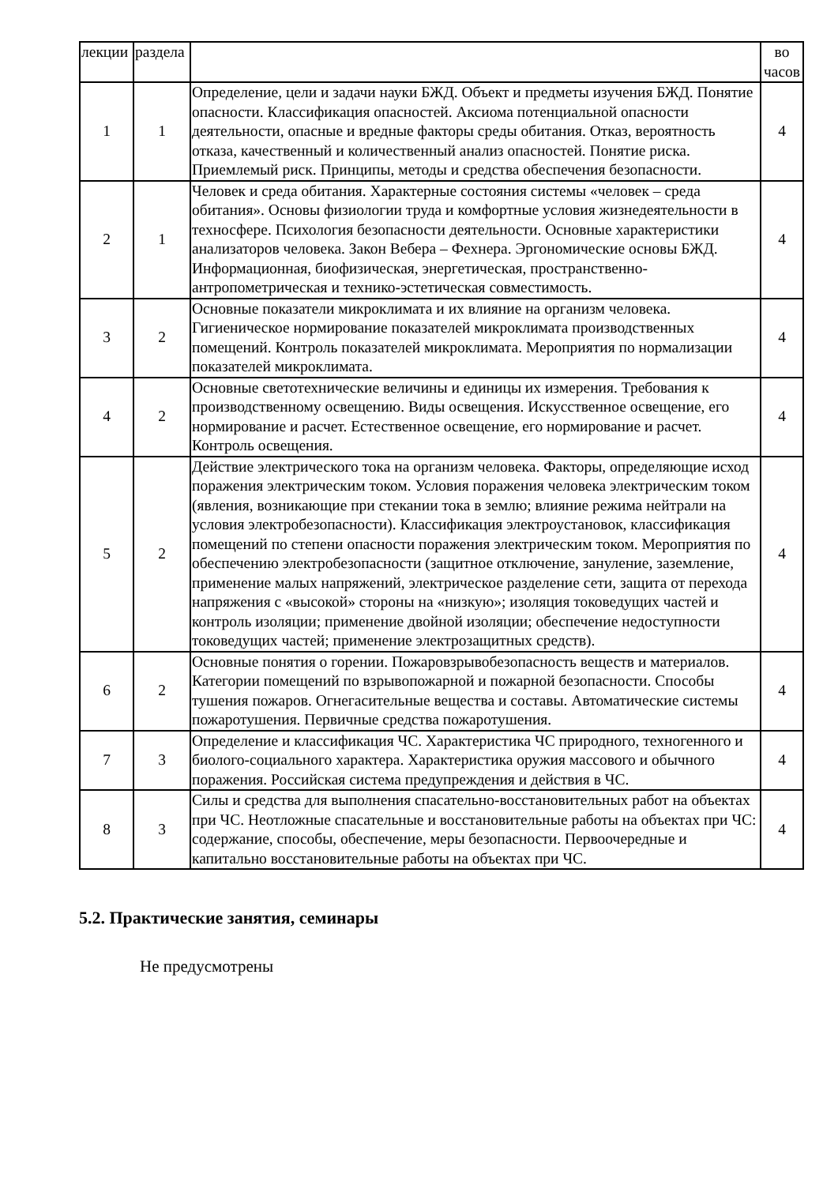| лекции | раздела | | во часов |
| 1 | 1 | Определение, цели и задачи науки БЖД. Объект и предметы изучения БЖД. Понятие опасности. Классификация опасностей. Аксиома потенциальной опасности деятельности, опасные и вредные факторы среды обитания. Отказ, вероятность отказа, качественный и количественный анализ опасностей. Понятие риска. Приемлемый риск. Принципы, методы и средства обеспечения безопасности. | 4 |
| 2 | 1 | Человек и среда обитания. Характерные состояния системы «человек – среда обитания». Основы физиологии труда и комфортные условия жизнедеятельности в техносфере. Психология безопасности деятельности. Основные характеристики анализаторов человека. Закон Вебера – Фехнера. Эргономические основы БЖД. Информационная, биофизическая, энергетическая, пространственно-антропометрическая и технико-эстетическая совместимость. | 4 |
| 3 | 2 | Основные показатели микроклимата и их влияние на организм человека. Гигиеническое нормирование показателей микроклимата производственных помещений. Контроль показателей микроклимата. Мероприятия по нормализации показателей микроклимата. | 4 |
| 4 | 2 | Основные светотехнические величины и единицы их измерения. Требования к производственному освещению. Виды освещения. Искусственное освещение, его нормирование и расчет. Естественное освещение, его нормирование и расчет. Контроль освещения. | 4 |
| 5 | 2 | Действие электрического тока на организм человека. Факторы, определяющие исход поражения электрическим током. Условия поражения человека электрическим током (явления, возникающие при стекании тока в землю; влияние режима нейтрали на условия электробезопасности). Классификация электроустановок, классификация помещений по степени опасности поражения электрическим током. Мероприятия по обеспечению электробезопасности (защитное отключение, зануление, заземление, применение малых напряжений, электрическое разделение сети, защита от перехода напряжения с «высокой» стороны на «низкую»; изоляция токоведущих частей и контроль изоляции; применение двойной изоляции; обеспечение недоступности токоведущих частей; применение электрозащитных средств). | 4 |
| 6 | 2 | Основные понятия о горении. Пожаровзрывобезопасность веществ и материалов. Категории помещений по взрывопожарной и пожарной безопасности. Способы тушения пожаров. Огнегасительные вещества и составы. Автоматические системы пожаротушения. Первичные средства пожаротушения. | 4 |
| 7 | 3 | Определение и классификация ЧС. Характеристика ЧС природного, техногенного и биолого-социального характера. Характеристика оружия массового и обычного поражения. Российская система предупреждения и действия в ЧС. | 4 |
| 8 | 3 | Силы и средства для выполнения спасательно-восстановительных работ на объектах при ЧС. Неотложные спасательные и восстановительные работы на объектах при ЧС: содержание, способы, обеспечение, меры безопасности. Первоочередные и капитально восстановительные работы на объектах при ЧС. | 4 |
5.2. Практические занятия, семинары
Не предусмотрены